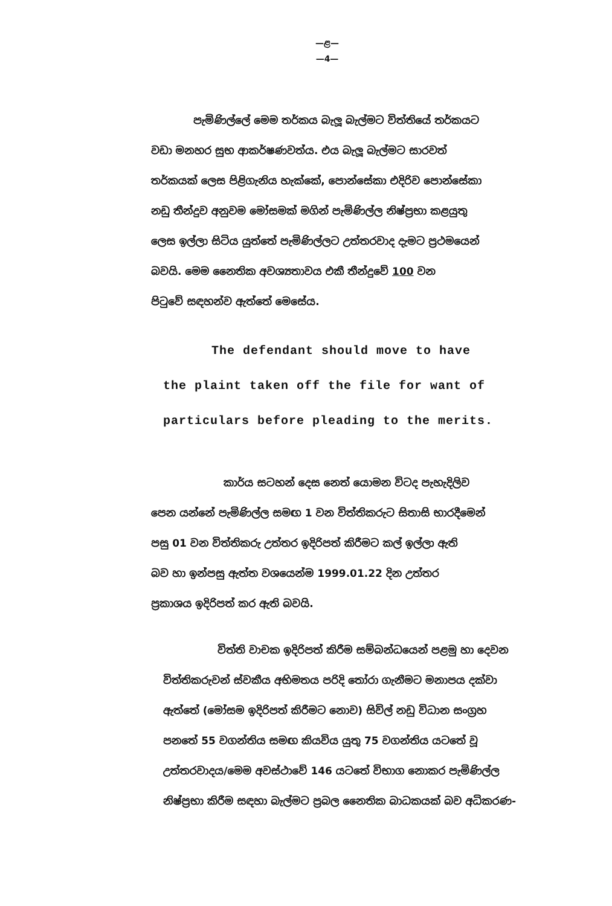—ළ—
—4—
පැමිණිල්ලේ මෙම තර්කය බැලූ බැල්මට විත්තියේ තර්කයට
වඩා මනහර සුභ ආකර්ෂණවත්ය. එය බැලූ බැල්මට සාරවත්
තර්කයක් ලෙස පිළිගැනිය හැක්කේ, පොන්සේකා එදිරිව පොන්සේකා
නඩු තීන්දුව අනුවම මෝසමක් මගින් පැමිණිල්ල නිෂ්ප්‍රභා කළයුතු
ලෙස ඉල්ලා සිටිය යුත්තේ පැමිණිල්ලට උත්තරවාද දැමට ප්‍රථමයෙන්
බවයි. මෙම නෛතික අවශ්‍යතාවය එකී තීන්දුවේ 100 වන
පිටුවේ සඳහන්ව ඇත්තේ මෙසේය.
The defendant should move to have
the plaint taken off the file for want of
particulars before pleading to the merits.
කාර්ය සටහන් දෙස නෙත් යොමන විටද පැහැදිලිව
පෙන යන්නේ පැමිණිල්ල සමඟ 1 වන විත්තිකරුට සිතාසි භාරදීමෙන්
පසු 01 වන විත්තිකරු උත්තර ඉදිරිපත් කිරීමට කල් ඉල්ලා ඇති
බව හා ඉන්පසු ඇත්ත වශයෙන්ම 1999.01.22 දින උත්තර
ප්‍රකාශය ඉදිරිපත් කර ඇති බවයි.
විත්ති වාචක ඉදිරිපත් කිරීම සම්බන්ධයෙන් පළමු හා දෙවන
විත්තිකරුවන් ස්වකීය අභිමතය පරිදි තෝරා ගැනීමට මනාපය දක්වා
ඇත්තේ (මෝසම ඉදිරිපත් කිරීමට නොව) සිවිල් නඩු විධාන සංග්‍රහ
පනතේ 55 වගන්තිය සමඟ කියවිය යුතු 75 වගන්තිය යටතේ වූ
උත්තරවාදය/මෙම අවස්ථාවේ 146 යටතේ විභාග නොකර පැමිණිල්ල
නිෂ්ප්‍රභා කිරීම සඳහා බැල්මට ප්‍රබල නෛතික බාධකයක් බව අධිකරණ-